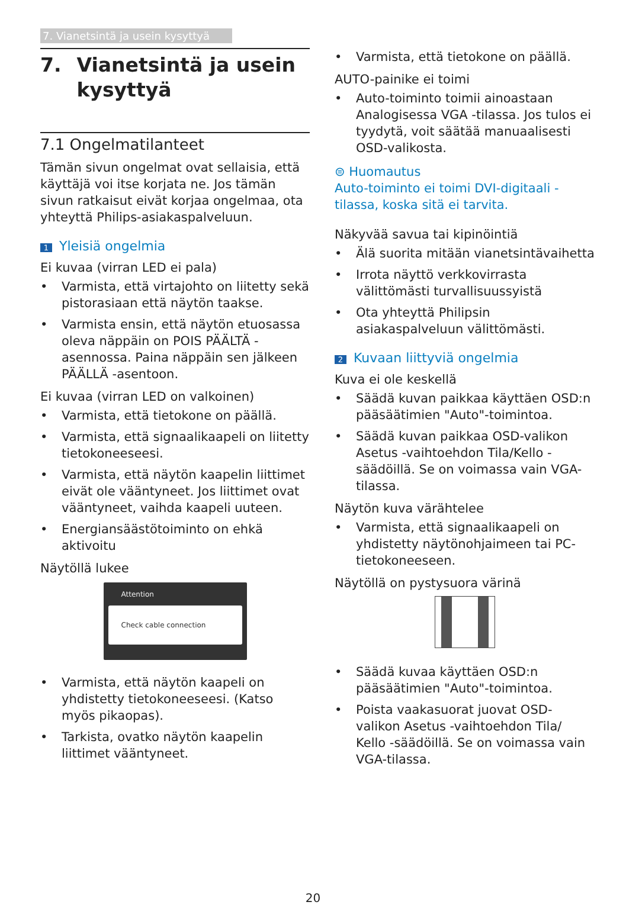7. Vianetsintä ja usein kysyttyä
7. Vianetsintä ja usein kysyttyä
7.1 Ongelmatilanteet
Tämän sivun ongelmat ovat sellaisia, että käyttäjä voi itse korjata ne. Jos tämän sivun ratkaisut eivät korjaa ongelmaa, ota yhteyttä Philips-asiakaspalveluun.
1 Yleisiä ongelmia
Ei kuvaa (virran LED ei pala)
• Varmista, että virtajohto on liitetty sekä pistorasiaan että näytön taakse.
• Varmista ensin, että näytön etuosassa oleva näppäin on POIS PÄÄLTÄ -asennossa. Paina näppäin sen jälkeen PÄÄLLÄ -asentoon.
Ei kuvaa (virran LED on valkoinen)
• Varmista, että tietokone on päällä.
• Varmista, että signaalikaapeli on liitetty tietokoneeseesi.
• Varmista, että näytön kaapelin liittimet eivät ole vääntyneet. Jos liittimet ovat vääntyneet, vaihda kaapeli uuteen.
• Energiansäästötoiminto on ehkä aktivoitu
Näytöllä lukee
Attention
Check cable connection
• Varmista, että näytön kaapeli on yhdistetty tietokoneeseesi. (Katso myös pikaopas).
• Tarkista, ovatko näytön kaapelin liittimet vääntyneet.
• Varmista, että tietokone on päällä.
AUTO-painike ei toimi
• Auto-toiminto toimii ainoastaan Analogisessa VGA -tilassa. Jos tulos ei tyydytä, voit säätää manuaalisesti OSD-valikosta.
⊜ Huomautus
Auto-toiminto ei toimi DVI-digitaali -tilassa, koska sitä ei tarvita.
Näkyvää savua tai kipinöintiä
• Älä suorita mitään vianetsintävaihetta
• Irrota näyttö verkkovirrasta välittömästi turvallisuussyistä
• Ota yhteyttä Philipsin asiakaspalveluun välittömästi.
2 Kuvaan liittyviä ongelmia
Kuva ei ole keskellä
• Säädä kuvan paikkaa käyttäen OSD:n pääsäätimien "Auto"-toimintoa.
• Säädä kuvan paikkaa OSD-valikon Asetus -vaihtoehdon Tila/Kello -säädöillä. Se on voimassa vain VGA-tilassa.
Näytön kuva värähtelee
• Varmista, että signaalikaapeli on yhdistetty näytönohjaimeen tai PC-tietokoneeseen.
Näytöllä on pystysuora värinä
• Säädä kuvaa käyttäen OSD:n pääsäätimien "Auto"-toimintoa.
• Poista vaakasuorat juovat OSD-valikon Asetus -vaihtoehdon Tila/ Kello -säädöillä. Se on voimassa vain VGA-tilassa.
20